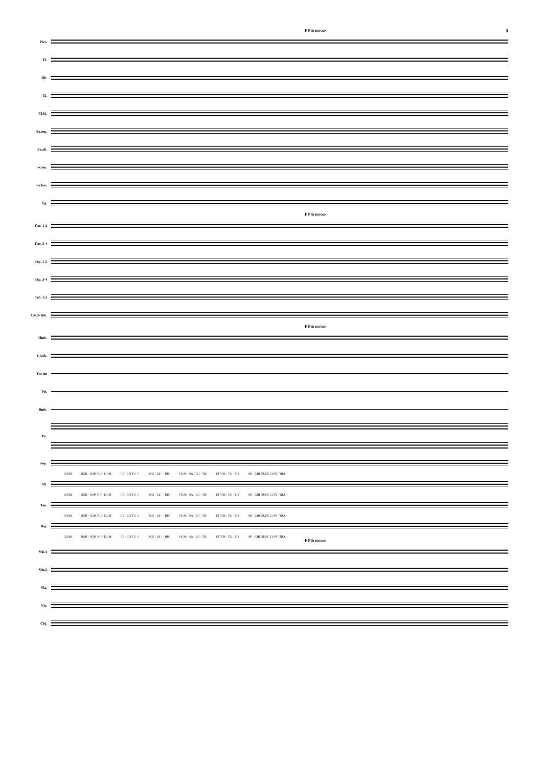F Più mosso 5
Picc.
Fl.
Ob.
Cl.
Cl.bj.
Sx.sop.
Sx.alt.
Sx.ten.
Sx.bar.
Fg.
F Più mosso
Cor. 1-2
Cor. 3-4
Trp. 1-2
Trp. 3-4
Trb. 1-2
Trb.3-Tub.
F Più mosso
Timb.
Glock.
Tm-tm
Ptt.
Bmb.
Pn.
Sop.
DUM DOR - SUM NU - DUM FE - RO TU - I SCE - LE - - BIS f SOR - SA - LU - TIS ET VIR - TU - TIS MI - CHI NUNC CON - TRA -
Alt.
DUM DOR - SUM NU - DUM FE - RO TU - I SCE - LE - - BIS f SOR - SA - LU - TIS ET VIR - TU - TIS MI - CHI NUNC CON - TRA -
Ten.
DUM DOR - SUM NU - DUM FE - RO TU - I SCE - LE - - BIS f SOR - SA - LU - TIS ET VIR - TU - TIS MI - CHI NUNC CON - TRA -
Baj.
DUM DOR - SUM NU - DUM FE - RO TU - I SCE - LE - - BIS f SOR - SA - LU - TIS ET VIR - TU - TIS MI - CHI NUNC CON - TRA -
F Più mosso
Vln.1
Vln.2
Vla.
Vlc.
Cbj.